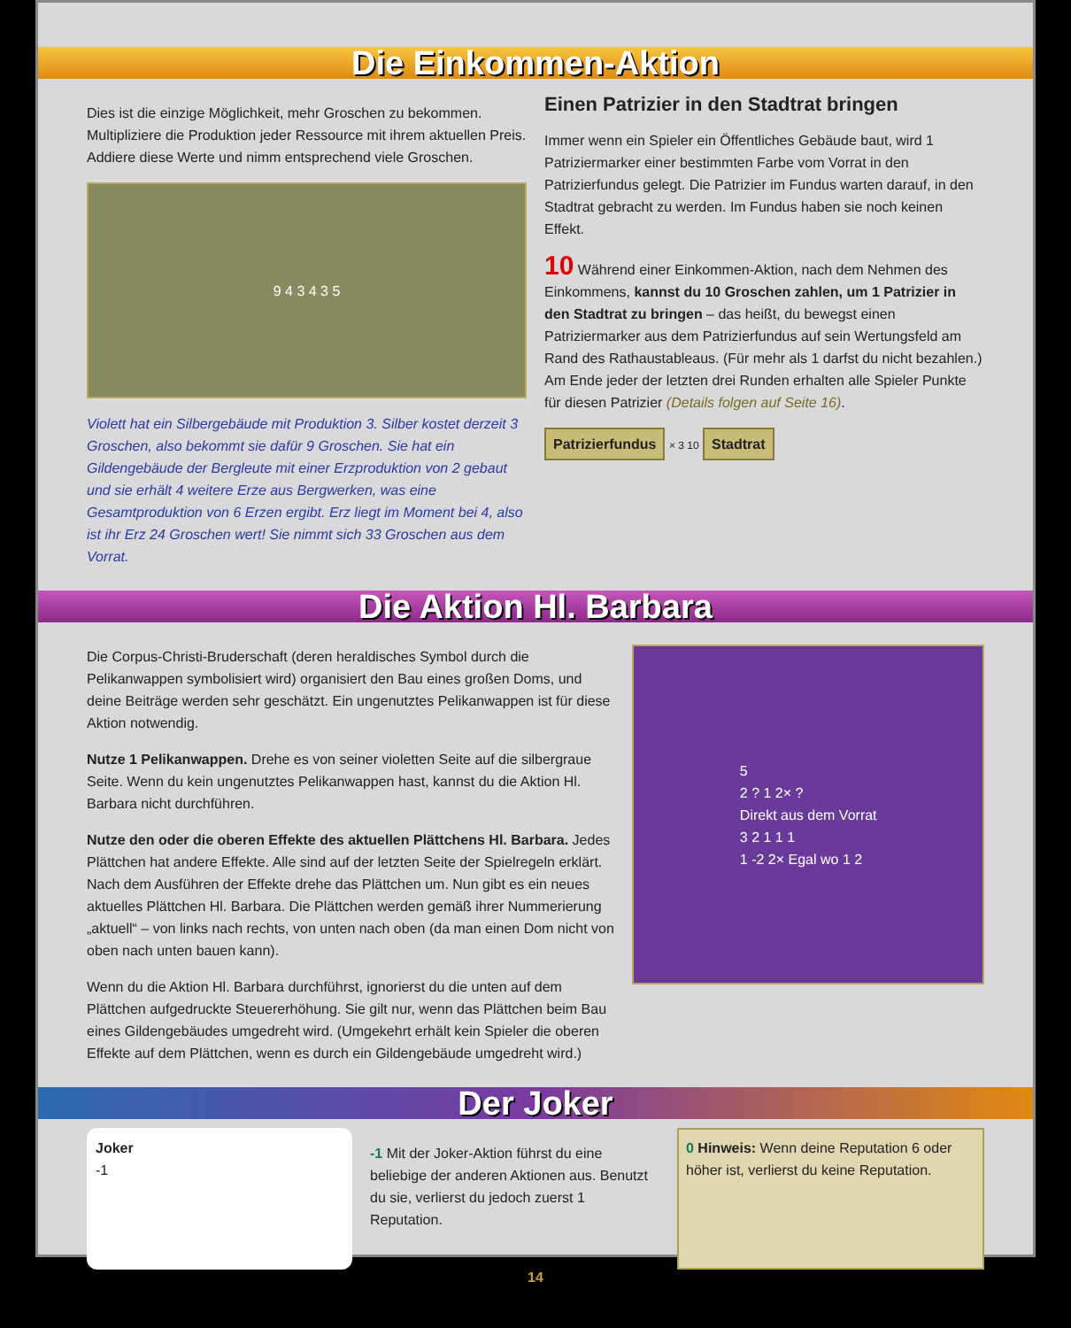Die Einkommen-Aktion
Dies ist die einzige Möglichkeit, mehr Groschen zu bekommen. Multipliziere die Produktion jeder Ressource mit ihrem aktuellen Preis. Addiere diese Werte und nimm entsprechend viele Groschen.
9 4 3 4 3 5
Violett hat ein Silbergebäude mit Produktion 3. Silber kostet derzeit 3 Groschen, also bekommt sie dafür 9 Groschen. Sie hat ein Gildengebäude der Bergleute mit einer Erzproduktion von 2 gebaut und sie erhält 4 weitere Erze aus Bergwerken, was eine Gesamtproduktion von 6 Erzen ergibt. Erz liegt im Moment bei 4, also ist ihr Erz 24 Groschen wert! Sie nimmt sich 33 Groschen aus dem Vorrat.
Einen Patrizier in den Stadtrat bringen
Immer wenn ein Spieler ein Öffentliches Gebäude baut, wird 1 Patriziermarker einer bestimmten Farbe vom Vorrat in den Patrizierfundus gelegt. Die Patrizier im Fundus warten darauf, in den Stadtrat gebracht zu werden. Im Fundus haben sie noch keinen Effekt.
10 Während einer Einkommen-Aktion, nach dem Nehmen des Einkommens, kannst du 10 Groschen zahlen, um 1 Patrizier in den Stadtrat zu bringen – das heißt, du bewegst einen Patriziermarker aus dem Patrizierfundus auf sein Wertungsfeld am Rand des Rathaustableaus. (Für mehr als 1 darfst du nicht bezahlen.) Am Ende jeder der letzten drei Runden erhalten alle Spieler Punkte für diesen Patrizier (Details folgen auf Seite 16).
Patrizierfundus × 3 10 Stadtrat
Die Aktion Hl. Barbara
Die Corpus-Christi-Bruderschaft (deren heraldisches Symbol durch die Pelikanwappen symbolisiert wird) organisiert den Bau eines großen Doms, und deine Beiträge werden sehr geschätzt. Ein ungenutztes Pelikanwappen ist für diese Aktion notwendig.
Nutze 1 Pelikanwappen. Drehe es von seiner violetten Seite auf die silbergraue Seite. Wenn du kein ungenutztes Pelikanwappen hast, kannst du die Aktion Hl. Barbara nicht durchführen.
Nutze den oder die oberen Effekte des aktuellen Plättchens Hl. Barbara. Jedes Plättchen hat andere Effekte. Alle sind auf der letzten Seite der Spielregeln erklärt. Nach dem Ausführen der Effekte drehe das Plättchen um. Nun gibt es ein neues aktuelles Plättchen Hl. Barbara. Die Plättchen werden gemäß ihrer Nummerierung „aktuell“ – von links nach rechts, von unten nach oben (da man einen Dom nicht von oben nach unten bauen kann).
Wenn du die Aktion Hl. Barbara durchführst, ignorierst du die unten auf dem Plättchen aufgedruckte Steuererhöhung. Sie gilt nur, wenn das Plättchen beim Bau eines Gildengebäudes umgedreht wird. (Umgekehrt erhält kein Spieler die oberen Effekte auf dem Plättchen, wenn es durch ein Gildengebäude umgedreht wird.)
5
2 ? 1 2× ?
Direkt aus dem Vorrat
3 2 1 1 1
1 -2 2× Egal wo 1 2
Der Joker
Joker
-1
-1 Mit der Joker-Aktion führst du eine beliebige der anderen Aktionen aus. Benutzt du sie, verlierst du jedoch zuerst 1 Reputation.
0 Hinweis: Wenn deine Reputation 6 oder höher ist, verlierst du keine Reputation.
14